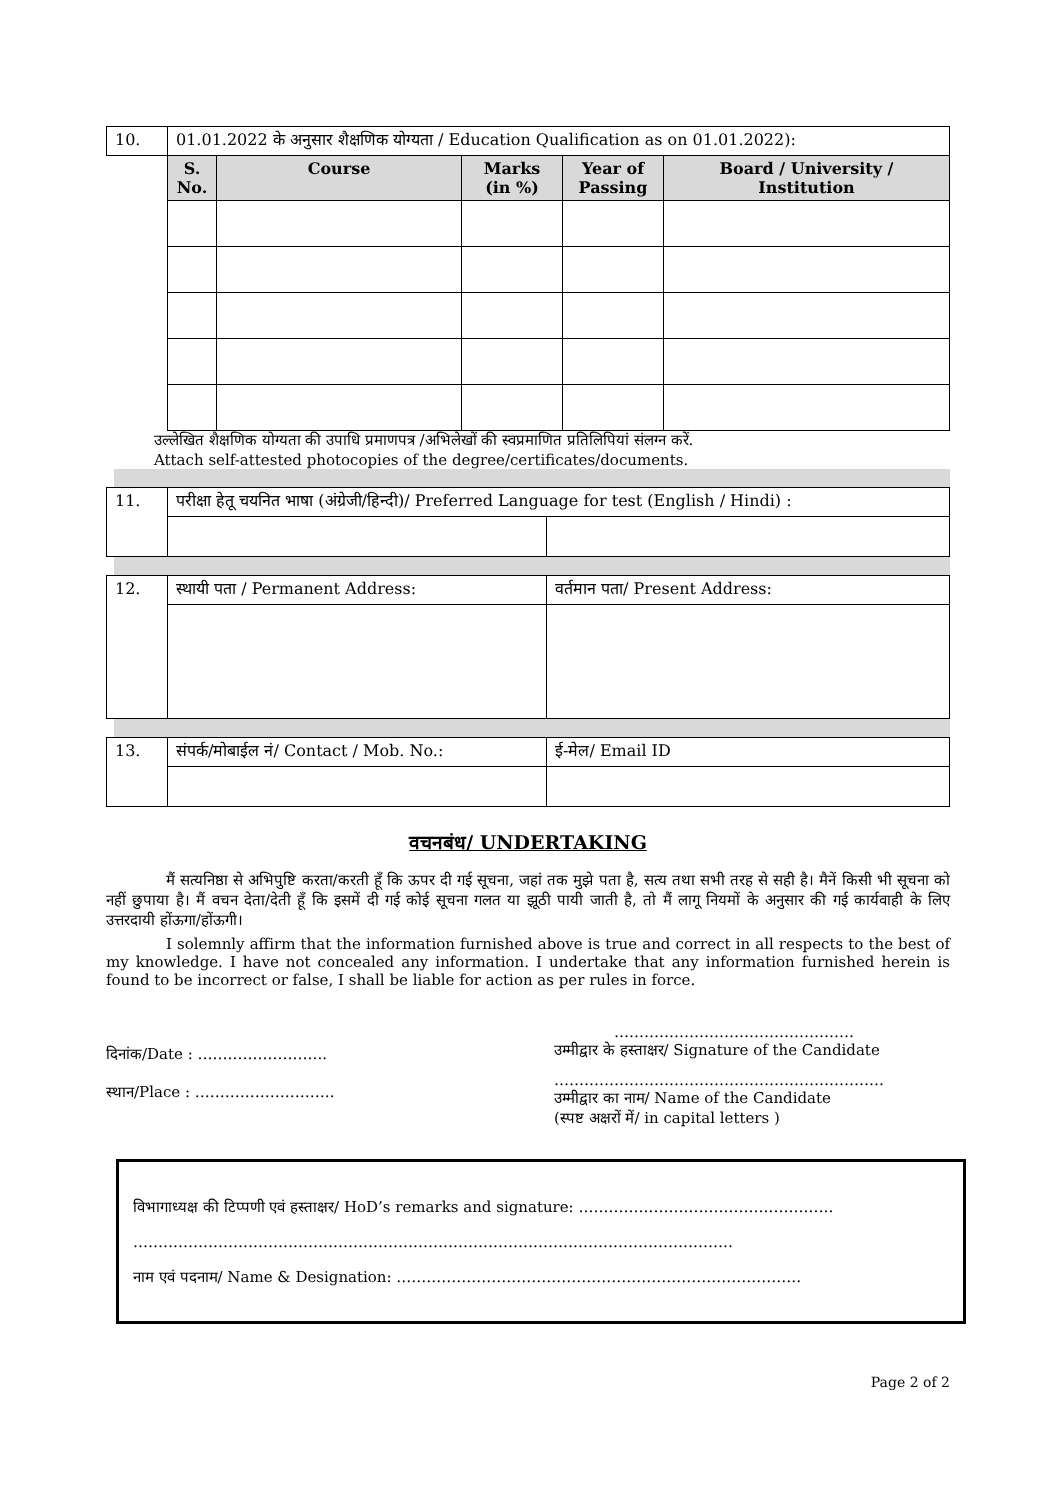| 10. | 01.01.2022 के अनुसार शैक्षणिक योग्यता / Education Qualification as on 01.01.2022): | | | | |
| | S. No. | Course | Marks (in %) | Year of Passing | Board / University / Institution |
उल्लेखित शैक्षणिक योग्यता की उपाधि प्रमाणपत्र /अभिलेखों की स्वप्रमाणित प्रतिलिपियां संलग्न करें.
Attach self-attested photocopies of the degree/certificates/documents.
| 11. | परीक्षा हेतू चयनित भाषा (अंग्रेजी/हिन्दी)/ Preferred Language for test (English / Hindi) : | |
| 12. | स्थायी पता / Permanent Address: | वर्तमान पता/ Present Address: |
| 13. | संपर्क/मोबाईल नं/ Contact / Mob. No.: | ई-मेल/ Email ID |
वचनबंध/ UNDERTAKING
मैं सत्यनिष्ठा से अभिपुष्टि करता/करती हूँ कि ऊपर दी गई सूचना, जहां तक मुझे पता है, सत्य तथा सभी तरह से सही है। मैनें किसी भी सूचना को नहीं छुपाया है। मैं वचन देता/देती हूँ कि इसमें दी गई कोई सूचना गलत या झूठी पायी जाती है, तो मैं लागू नियमों के अनुसार की गई कार्यवाही के लिए उत्तरदायी होंऊगा/होंऊगी।
I solemnly affirm that the information furnished above is true and correct in all respects to the best of my knowledge. I have not concealed any information. I undertake that any information furnished herein is found to be incorrect or false, I shall be liable for action as per rules in force.
दिनांक/Date : ……………………..
स्थान/Place : ……………………….
…………………………………………
उम्मीद्वार के हस्ताक्षर/ Signature of the Candidate
…………………………………………………………
उम्मीद्वार का नाम/ Name of the Candidate
(स्पष्ट अक्षरों में/ in capital letters )
विभागाध्यक्ष की टिप्पणी एवं हस्ताक्षर/ HoD’s remarks and signature: ……………………………………………
…………………………………………………………………………………………………………
नाम एवं पदनाम/ Name & Designation: ………………………………………………………………………
Page 2 of 2